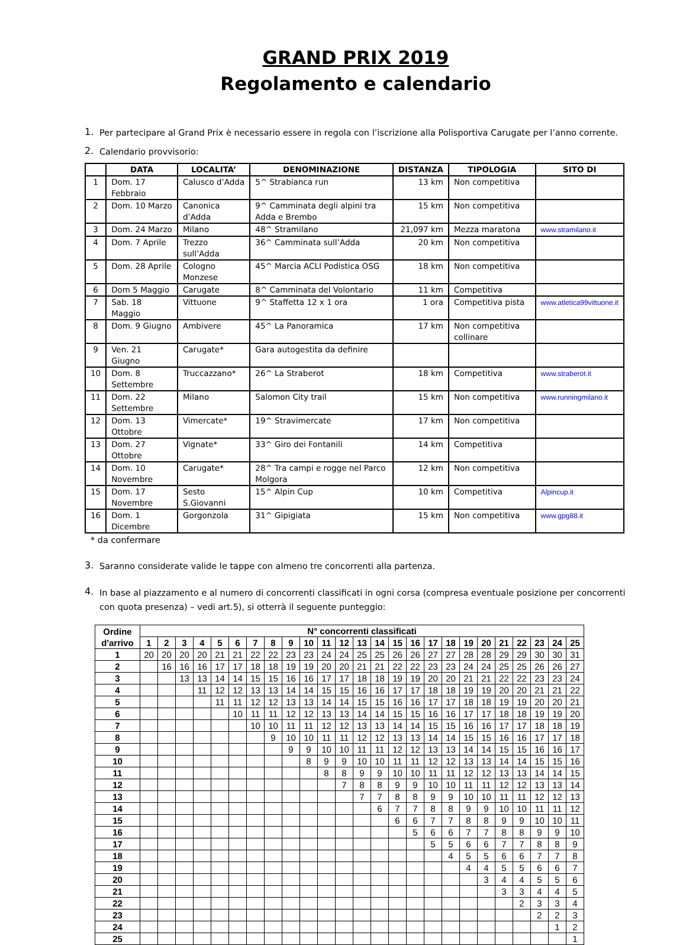GRAND PRIX 2019
Regolamento e calendario
1.
Per partecipare al Grand Prix è necessario essere in regola con l’iscrizione alla Polisportiva Carugate per l’anno corrente.
2.
Calendario provvisorio:
| | DATA | LOCALITA’ | DENOMINAZIONE | DISTANZA | TIPOLOGIA | SITO DI |
| --- | --- | --- | --- | --- | --- | --- |
| 1 | Dom. 17 Febbraio | Calusco d’Adda | 5^ Strabianca run | 13 km | Non competitiva | |
| 2 | Dom. 10 Marzo | Canonica d’Adda | 9^ Camminata degli alpini tra Adda e Brembo | 15 km | Non competitiva | |
| 3 | Dom. 24 Marzo | Milano | 48^ Stramilano | 21,097 km | Mezza maratona | www.stramilano.it |
| 4 | Dom. 7 Aprile | Trezzo sull’Adda | 36^ Camminata sull’Adda | 20 km | Non competitiva | |
| 5 | Dom. 28 Aprile | Cologno Monzese | 45^ Marcia ACLI Podistica OSG | 18 km | Non competitiva | |
| 6 | Dom 5 Maggio | Carugate | 8^ Camminata del Volontario | 11 km | Competitiva | |
| 7 | Sab. 18 Maggio | Vittuone | 9^ Staffetta 12 x 1 ora | 1 ora | Competitiva pista | www.atletica99vittuone.it |
| 8 | Dom. 9 Giugno | Ambivere | 45^ La Panoramica | 17 km | Non competitiva collinare | |
| 9 | Ven. 21 Giugno | Carugate* | Gara autogestita da definire | | | |
| 10 | Dom. 8 Settembre | Truccazzano* | 26^ La Straberot | 18 km | Competitiva | www.straberot.it |
| 11 | Dom. 22 Settembre | Milano | Salomon City trail | 15 km | Non competitiva | www.runningmilano.it |
| 12 | Dom. 13 Ottobre | Vimercate* | 19^ Stravimercate | 17 km | Non competitiva | |
| 13 | Dom. 27 Ottobre | Vignate* | 33^ Giro dei Fontanili | 14 km | Competitiva | |
| 14 | Dom. 10 Novembre | Carugate* | 28^ Tra campi e rogge nel Parco Molgora | 12 km | Non competitiva | |
| 15 | Dom. 17 Novembre | Sesto S.Giovanni | 15^ Alpin Cup | 10 km | Competitiva | Alpincup.it |
| 16 | Dom. 1 Dicembre | Gorgonzola | 31^ Gipigiata | 15 km | Non competitiva | www.gpg88.it |
* da confermare
3.
Saranno considerate valide le tappe con almeno tre concorrenti alla partenza.
4.
In base al piazzamento e al numero di concorrenti classificati in ogni corsa (compresa eventuale posizione per concorrenti con quota presenza) – vedi art.5), si otterrà il seguente punteggio:
| Ordine d'arrivo | N° concorrenti classificati | | | | | | | | | | | | | | | | | | | | | | | | |
| --- | --- | --- | --- | --- | --- | --- | --- | --- | --- | --- | --- | --- | --- | --- | --- | --- | --- | --- | --- | --- | --- | --- | --- | --- | --- |
| | 1 | 2 | 3 | 4 | 5 | 6 | 7 | 8 | 9 | 10 | 11 | 12 | 13 | 14 | 15 | 16 | 17 | 18 | 19 | 20 | 21 | 22 | 23 | 24 | 25 |
| 1 | 20 | 20 | 20 | 20 | 21 | 21 | 22 | 22 | 23 | 23 | 24 | 24 | 25 | 25 | 26 | 26 | 27 | 27 | 28 | 28 | 29 | 29 | 30 | 30 | 31 |
| 2 | | 16 | 16 | 16 | 17 | 17 | 18 | 18 | 19 | 19 | 20 | 20 | 21 | 21 | 22 | 22 | 23 | 23 | 24 | 24 | 25 | 25 | 26 | 26 | 27 |
| 3 | | | 13 | 13 | 14 | 14 | 15 | 15 | 16 | 16 | 17 | 17 | 18 | 18 | 19 | 19 | 20 | 20 | 21 | 21 | 22 | 22 | 23 | 23 | 24 |
| 4 | | | | 11 | 12 | 12 | 13 | 13 | 14 | 14 | 15 | 15 | 16 | 16 | 17 | 17 | 18 | 18 | 19 | 19 | 20 | 20 | 21 | 21 | 22 |
| 5 | | | | | 11 | 11 | 12 | 12 | 13 | 13 | 14 | 14 | 15 | 15 | 16 | 16 | 17 | 17 | 18 | 18 | 19 | 19 | 20 | 20 | 21 |
| 6 | | | | | | 10 | 11 | 11 | 12 | 12 | 13 | 13 | 14 | 14 | 15 | 15 | 16 | 16 | 17 | 17 | 18 | 18 | 19 | 19 | 20 |
| 7 | | | | | | | 10 | 10 | 11 | 11 | 12 | 12 | 13 | 13 | 14 | 14 | 15 | 15 | 16 | 16 | 17 | 17 | 18 | 18 | 19 |
| 8 | | | | | | | | 9 | 10 | 10 | 11 | 11 | 12 | 12 | 13 | 13 | 14 | 14 | 15 | 15 | 16 | 16 | 17 | 17 | 18 |
| 9 | | | | | | | | | 9 | 9 | 10 | 10 | 11 | 11 | 12 | 12 | 13 | 13 | 14 | 14 | 15 | 15 | 16 | 16 | 17 |
| 10 | | | | | | | | | | 8 | 9 | 9 | 10 | 10 | 11 | 11 | 12 | 12 | 13 | 13 | 14 | 14 | 15 | 15 | 16 |
| 11 | | | | | | | | | | | 8 | 8 | 9 | 9 | 10 | 10 | 11 | 11 | 12 | 12 | 13 | 13 | 14 | 14 | 15 |
| 12 | | | | | | | | | | | | 7 | 8 | 8 | 9 | 9 | 10 | 10 | 11 | 11 | 12 | 12 | 13 | 13 | 14 |
| 13 | | | | | | | | | | | | | 7 | 7 | 8 | 8 | 9 | 9 | 10 | 10 | 11 | 11 | 12 | 12 | 13 |
| 14 | | | | | | | | | | | | | | 6 | 7 | 7 | 8 | 8 | 9 | 9 | 10 | 10 | 11 | 11 | 12 |
| 15 | | | | | | | | | | | | | | | 6 | 6 | 7 | 7 | 8 | 8 | 9 | 9 | 10 | 10 | 11 |
| 16 | | | | | | | | | | | | | | | | 5 | 6 | 6 | 7 | 7 | 8 | 8 | 9 | 9 | 10 |
| 17 | | | | | | | | | | | | | | | | | 5 | 5 | 6 | 6 | 7 | 7 | 8 | 8 | 9 |
| 18 | | | | | | | | | | | | | | | | | | 4 | 5 | 5 | 6 | 6 | 7 | 7 | 8 |
| 19 | | | | | | | | | | | | | | | | | | | 4 | 4 | 5 | 5 | 6 | 6 | 7 |
| 20 | | | | | | | | | | | | | | | | | | | | 3 | 4 | 4 | 5 | 5 | 6 |
| 21 | | | | | | | | | | | | | | | | | | | | | 3 | 3 | 4 | 4 | 5 |
| 22 | | | | | | | | | | | | | | | | | | | | | | 2 | 3 | 3 | 4 |
| 23 | | | | | | | | | | | | | | | | | | | | | | | 2 | 2 | 3 |
| 24 | | | | | | | | | | | | | | | | | | | | | | | | 1 | 2 |
| 25 | | | | | | | | | | | | | | | | | | | | | | | | | 1 |